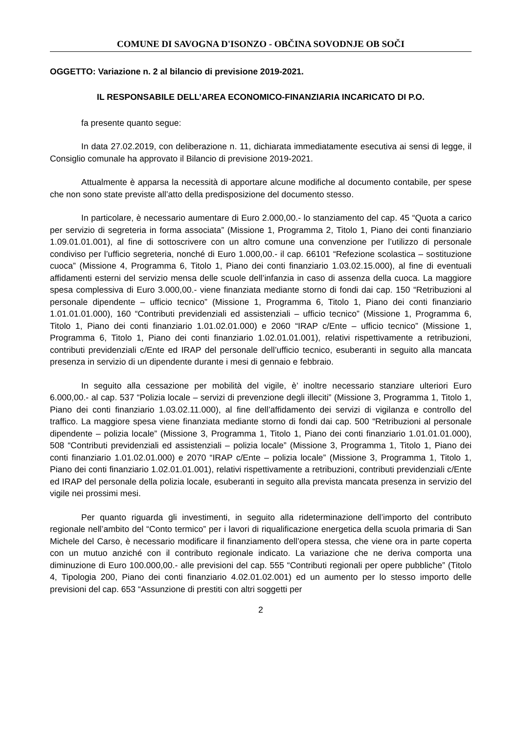COMUNE DI SAVOGNA D'ISONZO - OBČINA SOVODNJE OB SOČI
OGGETTO: Variazione n. 2 al bilancio di previsione 2019-2021.
IL RESPONSABILE DELL’AREA ECONOMICO-FINANZIARIA INCARICATO DI P.O.
fa presente quanto segue:
In data 27.02.2019, con deliberazione n. 11, dichiarata immediatamente esecutiva ai sensi di legge, il Consiglio comunale ha approvato il Bilancio di previsione 2019-2021.
Attualmente è apparsa la necessità di apportare alcune modifiche al documento contabile, per spese che non sono state previste all’atto della predisposizione del documento stesso.
In particolare, è necessario aumentare di Euro 2.000,00.- lo stanziamento del cap. 45 “Quota a carico per servizio di segreteria in forma associata” (Missione 1, Programma 2, Titolo 1, Piano dei conti finanziario 1.09.01.01.001), al fine di sottoscrivere con un altro comune una convenzione per l’utilizzo di personale condiviso per l’ufficio segreteria, nonché di Euro 1.000,00.- il cap. 66101 “Refezione scolastica – sostituzione cuoca” (Missione 4, Programma 6, Titolo 1, Piano dei conti finanziario 1.03.02.15.000), al fine di eventuali affidamenti esterni del servizio mensa delle scuole dell’infanzia in caso di assenza della cuoca. La maggiore spesa complessiva di Euro 3.000,00.- viene finanziata mediante storno di fondi dai cap. 150 “Retribuzioni al personale dipendente – ufficio tecnico” (Missione 1, Programma 6, Titolo 1, Piano dei conti finanziario 1.01.01.01.000), 160 “Contributi previdenziali ed assistenziali – ufficio tecnico” (Missione 1, Programma 6, Titolo 1, Piano dei conti finanziario 1.01.02.01.000) e 2060 “IRAP c/Ente – ufficio tecnico” (Missione 1, Programma 6, Titolo 1, Piano dei conti finanziario 1.02.01.01.001), relativi rispettivamente a retribuzioni, contributi previdenziali c/Ente ed IRAP del personale dell’ufficio tecnico, esuberanti in seguito alla mancata presenza in servizio di un dipendente durante i mesi di gennaio e febbraio.
In seguito alla cessazione per mobilità del vigile, è’ inoltre necessario stanziare ulteriori Euro 6.000,00.- al cap. 537 “Polizia locale – servizi di prevenzione degli illeciti” (Missione 3, Programma 1, Titolo 1, Piano dei conti finanziario 1.03.02.11.000), al fine dell’affidamento dei servizi di vigilanza e controllo del traffico. La maggiore spesa viene finanziata mediante storno di fondi dai cap. 500 “Retribuzioni al personale dipendente – polizia locale” (Missione 3, Programma 1, Titolo 1, Piano dei conti finanziario 1.01.01.01.000), 508 “Contributi previdenziali ed assistenziali – polizia locale” (Missione 3, Programma 1, Titolo 1, Piano dei conti finanziario 1.01.02.01.000) e 2070 “IRAP c/Ente – polizia locale” (Missione 3, Programma 1, Titolo 1, Piano dei conti finanziario 1.02.01.01.001), relativi rispettivamente a retribuzioni, contributi previdenziali c/Ente ed IRAP del personale della polizia locale, esuberanti in seguito alla prevista mancata presenza in servizio del vigile nei prossimi mesi.
Per quanto riguarda gli investimenti, in seguito alla rideterminazione dell’importo del contributo regionale nell’ambito del “Conto termico” per i lavori di riqualificazione energetica della scuola primaria di San Michele del Carso, è necessario modificare il finanziamento dell’opera stessa, che viene ora in parte coperta con un mutuo anziché con il contributo regionale indicato. La variazione che ne deriva comporta una diminuzione di Euro 100.000,00.- alle previsioni del cap. 555 “Contributi regionali per opere pubbliche” (Titolo 4, Tipologia 200, Piano dei conti finanziario 4.02.01.02.001) ed un aumento per lo stesso importo delle previsioni del cap. 653 “Assunzione di prestiti con altri soggetti per
2